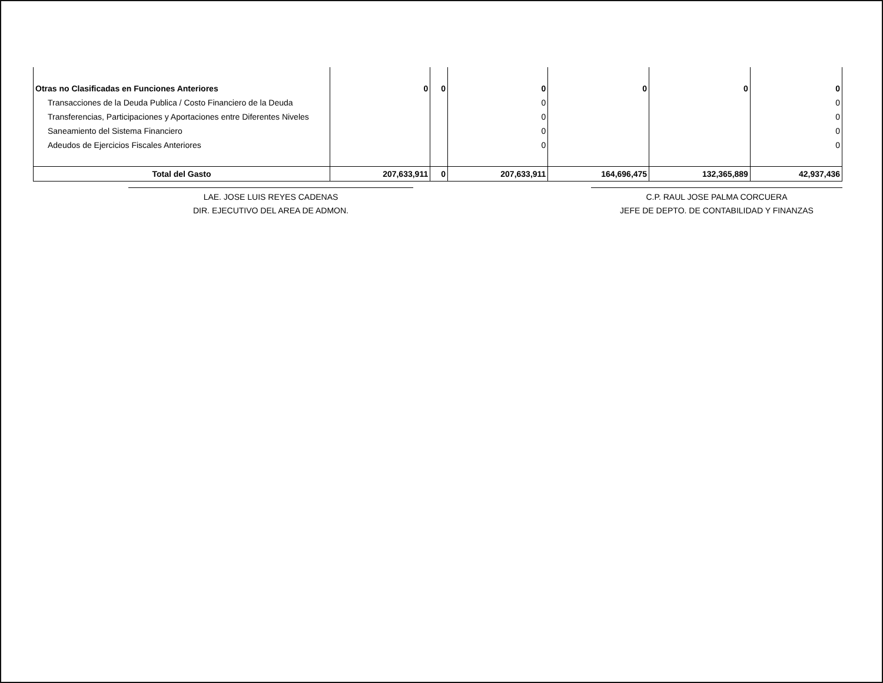| Otras no Clasificadas en Funciones Anteriores | 0 | 0 | 0 | 0 | 0 | 0 |
| Transacciones de la Deuda Publica / Costo Financiero de la Deuda | | | 0 | | | 0 |
| Transferencias, Participaciones y Aportaciones entre Diferentes Niveles | | | 0 | | | 0 |
| Saneamiento del Sistema Financiero | | | 0 | | | 0 |
| Adeudos de Ejercicios Fiscales Anteriores | | | 0 | | | 0 |
| Total del Gasto | 207,633,911 | 0 | 207,633,911 | 164,696,475 | 132,365,889 | 42,937,436 |
LAE. JOSE LUIS REYES CADENAS
DIR. EJECUTIVO DEL AREA DE ADMON.
C.P. RAUL JOSE PALMA CORCUERA
JEFE DE DEPTO. DE CONTABILIDAD Y FINANZAS